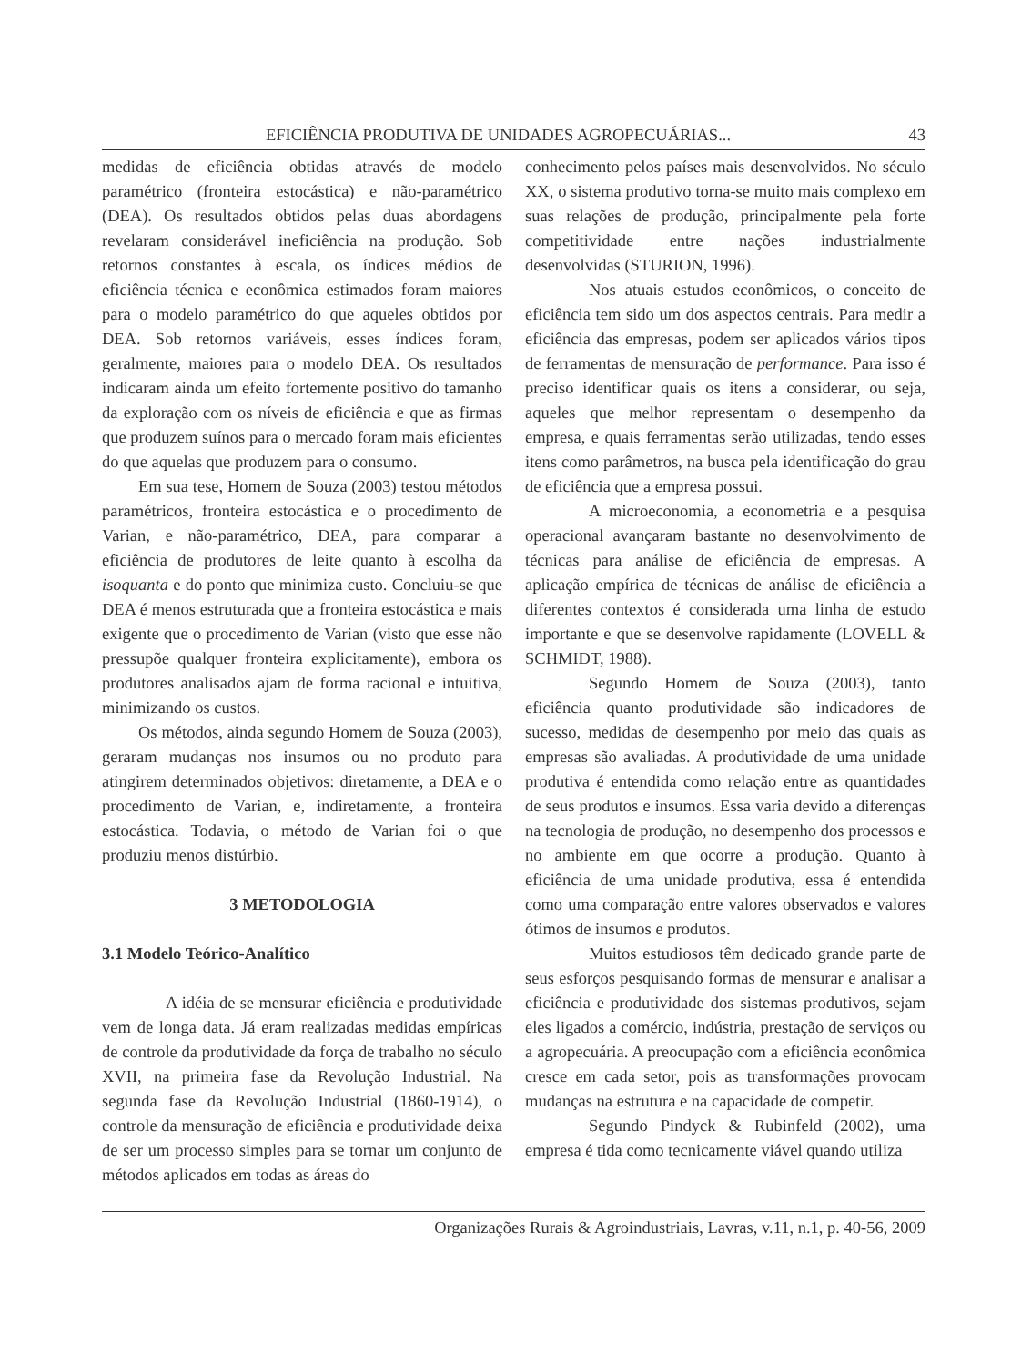EFICIÊNCIA PRODUTIVA DE UNIDADES AGROPECUÁRIAS... 43
medidas de eficiência obtidas através de modelo paramétrico (fronteira estocástica) e não-paramétrico (DEA). Os resultados obtidos pelas duas abordagens revelaram considerável ineficiência na produção. Sob retornos constantes à escala, os índices médios de eficiência técnica e econômica estimados foram maiores para o modelo paramétrico do que aqueles obtidos por DEA. Sob retornos variáveis, esses índices foram, geralmente, maiores para o modelo DEA. Os resultados indicaram ainda um efeito fortemente positivo do tamanho da exploração com os níveis de eficiência e que as firmas que produzem suínos para o mercado foram mais eficientes do que aquelas que produzem para o consumo.
Em sua tese, Homem de Souza (2003) testou métodos paramétricos, fronteira estocástica e o procedimento de Varian, e não-paramétrico, DEA, para comparar a eficiência de produtores de leite quanto à escolha da isoquanta e do ponto que minimiza custo. Concluiu-se que DEA é menos estruturada que a fronteira estocástica e mais exigente que o procedimento de Varian (visto que esse não pressupõe qualquer fronteira explicitamente), embora os produtores analisados ajam de forma racional e intuitiva, minimizando os custos.
Os métodos, ainda segundo Homem de Souza (2003), geraram mudanças nos insumos ou no produto para atingirem determinados objetivos: diretamente, a DEA e o procedimento de Varian, e, indiretamente, a fronteira estocástica. Todavia, o método de Varian foi o que produziu menos distúrbio.
3 METODOLOGIA
3.1 Modelo Teórico-Analítico
A idéia de se mensurar eficiência e produtividade vem de longa data. Já eram realizadas medidas empíricas de controle da produtividade da força de trabalho no século XVII, na primeira fase da Revolução Industrial. Na segunda fase da Revolução Industrial (1860-1914), o controle da mensuração de eficiência e produtividade deixa de ser um processo simples para se tornar um conjunto de métodos aplicados em todas as áreas do
conhecimento pelos países mais desenvolvidos. No século XX, o sistema produtivo torna-se muito mais complexo em suas relações de produção, principalmente pela forte competitividade entre nações industrialmente desenvolvidas (STURION, 1996).
Nos atuais estudos econômicos, o conceito de eficiência tem sido um dos aspectos centrais. Para medir a eficiência das empresas, podem ser aplicados vários tipos de ferramentas de mensuração de performance. Para isso é preciso identificar quais os itens a considerar, ou seja, aqueles que melhor representam o desempenho da empresa, e quais ferramentas serão utilizadas, tendo esses itens como parâmetros, na busca pela identificação do grau de eficiência que a empresa possui.
A microeconomia, a econometria e a pesquisa operacional avançaram bastante no desenvolvimento de técnicas para análise de eficiência de empresas. A aplicação empírica de técnicas de análise de eficiência a diferentes contextos é considerada uma linha de estudo importante e que se desenvolve rapidamente (LOVELL & SCHMIDT, 1988).
Segundo Homem de Souza (2003), tanto eficiência quanto produtividade são indicadores de sucesso, medidas de desempenho por meio das quais as empresas são avaliadas. A produtividade de uma unidade produtiva é entendida como relação entre as quantidades de seus produtos e insumos. Essa varia devido a diferenças na tecnologia de produção, no desempenho dos processos e no ambiente em que ocorre a produção. Quanto à eficiência de uma unidade produtiva, essa é entendida como uma comparação entre valores observados e valores ótimos de insumos e produtos.
Muitos estudiosos têm dedicado grande parte de seus esforços pesquisando formas de mensurar e analisar a eficiência e produtividade dos sistemas produtivos, sejam eles ligados a comércio, indústria, prestação de serviços ou a agropecuária. A preocupação com a eficiência econômica cresce em cada setor, pois as transformações provocam mudanças na estrutura e na capacidade de competir.
Segundo Pindyck & Rubinfeld (2002), uma empresa é tida como tecnicamente viável quando utiliza
Organizações Rurais & Agroindustriais, Lavras, v.11, n.1, p. 40-56, 2009